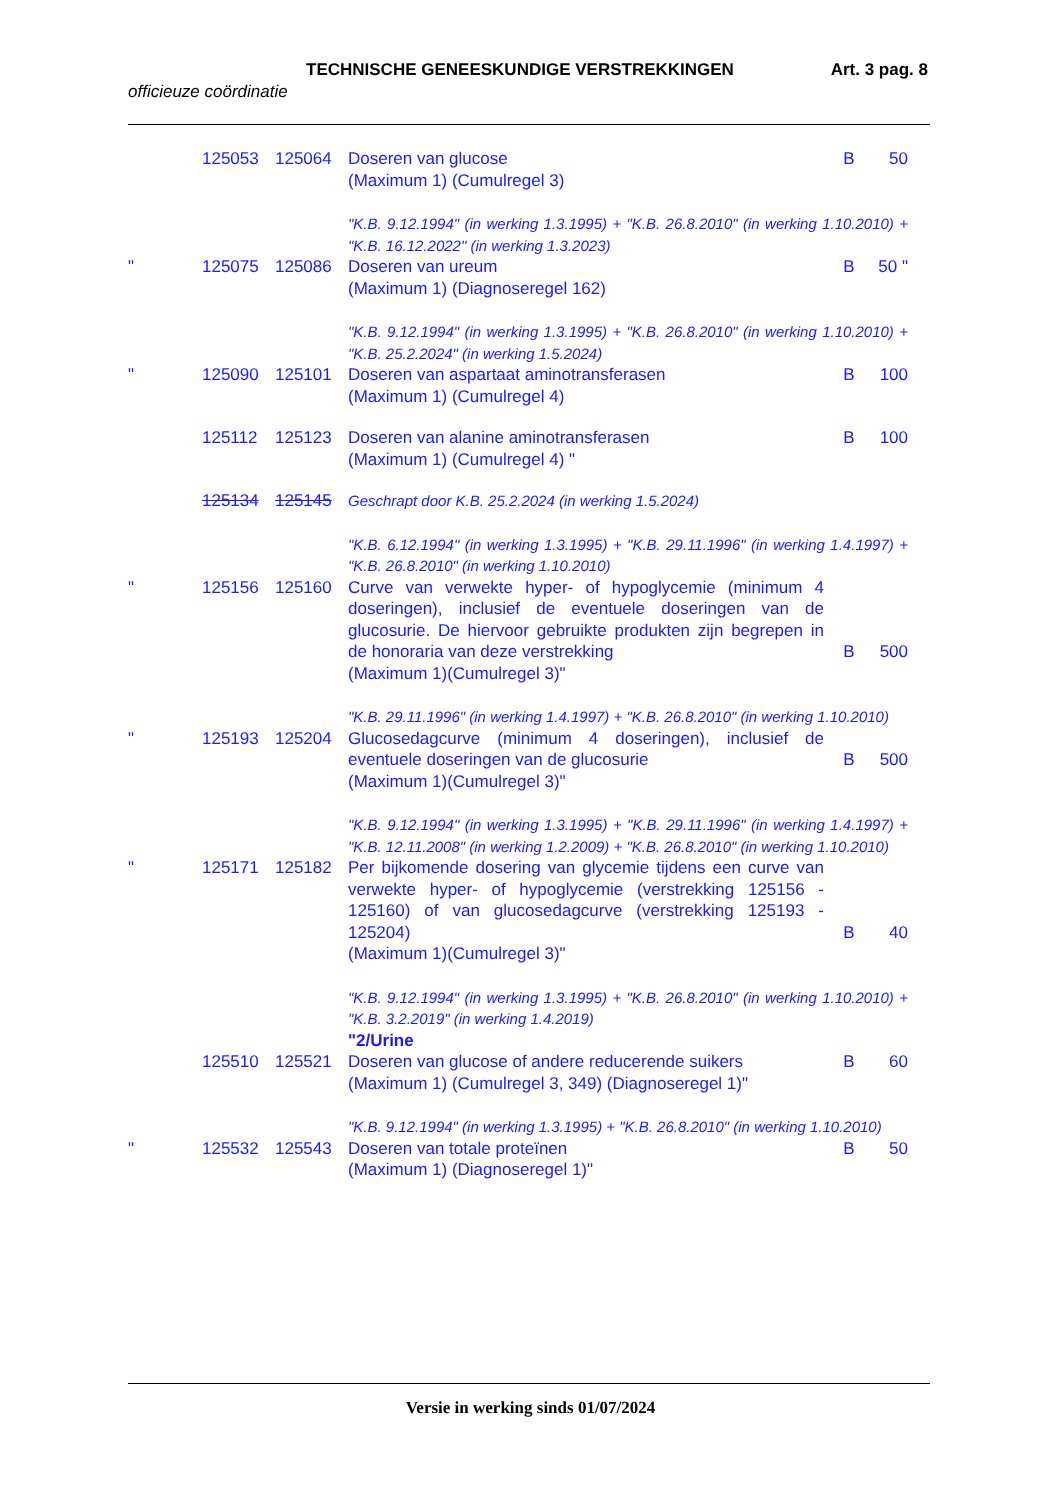TECHNISCHE GENEESKUNDIGE VERSTREKKINGEN Art. 3 pag. 8
officieuze coördinatie
| | 125053 | 125064 | Doseren van glucose (Maximum 1) (Cumulregel 3) | B | 50 |
| | | | "K.B. 9.12.1994" (in werking 1.3.1995) + "K.B. 26.8.2010" (in werking 1.10.2010) + "K.B. 16.12.2022" (in werking 1.3.2023) | | |
| " | 125075 | 125086 | Doseren van ureum (Maximum 1) (Diagnoseregel 162) | B | 50 " |
| | | | "K.B. 9.12.1994" (in werking 1.3.1995) + "K.B. 26.8.2010" (in werking 1.10.2010) + "K.B. 25.2.2024" (in werking 1.5.2024) | | |
| " | 125090 | 125101 | Doseren van aspartaat aminotransferasen (Maximum 1) (Cumulregel 4) | B | 100 |
| | 125112 | 125123 | Doseren van alanine aminotransferasen (Maximum 1) (Cumulregel 4) " | B | 100 |
| | 125134 | 125145 | Geschrapt door K.B. 25.2.2024 (in werking 1.5.2024) | | |
| | | | "K.B. 6.12.1994" (in werking 1.3.1995) + "K.B. 29.11.1996" (in werking 1.4.1997) + "K.B. 26.8.2010" (in werking 1.10.2010) | | |
| " | 125156 | 125160 | Curve van verwekte hyper- of hypoglycemie (minimum 4 doseringen), inclusief de eventuele doseringen van de glucosurie. De hiervoor gebruikte produkten zijn begrepen in de honoraria van deze verstrekking (Maximum 1)(Cumulregel 3)" | B | 500 |
| | | | "K.B. 29.11.1996" (in werking 1.4.1997) + "K.B. 26.8.2010" (in werking 1.10.2010) | | |
| " | 125193 | 125204 | Glucosedagcurve (minimum 4 doseringen), inclusief de eventuele doseringen van de glucosurie (Maximum 1)(Cumulregel 3)" | B | 500 |
| | | | "K.B. 9.12.1994" (in werking 1.3.1995) + "K.B. 29.11.1996" (in werking 1.4.1997) + "K.B. 12.11.2008" (in werking 1.2.2009) + "K.B. 26.8.2010" (in werking 1.10.2010) | | |
| " | 125171 | 125182 | Per bijkomende dosering van glycemie tijdens een curve van verwekte hyper- of hypoglycemie (verstrekking 125156 - 125160) of van glucosedagcurve (verstrekking 125193 - 125204) (Maximum 1)(Cumulregel 3)" | B | 40 |
| | | | "K.B. 9.12.1994" (in werking 1.3.1995) + "K.B. 26.8.2010" (in werking 1.10.2010) + "K.B. 3.2.2019" (in werking 1.4.2019) | | |
| | | | "2/Urine | | |
| | 125510 | 125521 | Doseren van glucose of andere reducerende suikers (Maximum 1) (Cumulregel 3, 349) (Diagnoseregel 1)" | B | 60 |
| | | | "K.B. 9.12.1994" (in werking 1.3.1995) + "K.B. 26.8.2010" (in werking 1.10.2010) | | |
| " | 125532 | 125543 | Doseren van totale proteïnen (Maximum 1) (Diagnoseregel 1)" | B | 50 |
Versie in werking sinds 01/07/2024